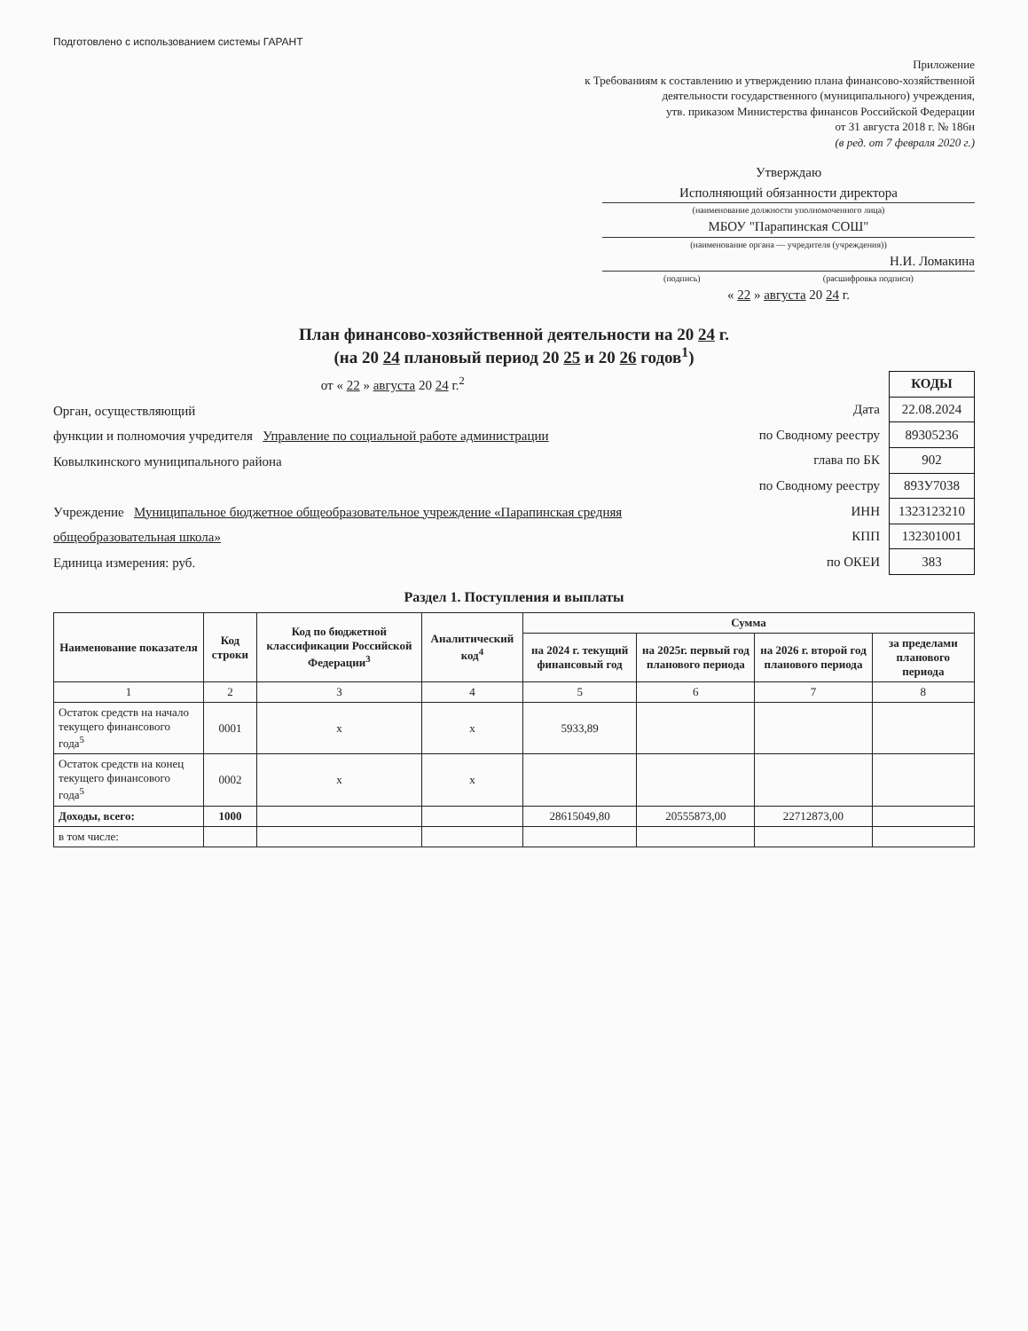Подготовлено с использованием системы ГАРАНТ
Приложение
к Требованиям к составлению и утверждению плана финансово-хозяйственной
деятельности государственного (муниципального) учреждения,
утв. приказом Министерства финансов Российской Федерации
от 31 августа 2018 г. № 186н
(в ред. от 7 февраля 2020 г.)
Утверждаю
Исполняющий обязанности директора
(наименование должности уполномоченного лица)
МБОУ "Парапинская СОШ"
(наименование органа — учредителя (учреждения))
Н.И. Ломакина
(подпись) (расшифровка подписи)
« 22 » августа 20 24 г.
План финансово-хозяйственной деятельности на 20 24 г.
(на 20 24 плановый период 20 25 и 20 26 годов<sup>1</sup>)
от « 22 » августа 20 24 г.<sup>2</sup>
Орган, осуществляющий
функции и полномочия учредителя Управление по социальной работе администрации
Ковылкинского муниципального района
Учреждение Муниципальное бюджетное общеобразовательное учреждение «Парапинская средняя общеобразовательная школа»
Единица измерения: руб.
| | КОДЫ |
| Дата | 22.08.2024 |
| по Сводному реестру | 89305236 |
| глава по БК | 902 |
| по Сводному реестру | 893У7038 |
| ИНН | 1323123210 |
| КПП | 132301001 |
| по ОКЕИ | 383 |
Раздел 1. Поступления и выплаты
| Наименование показателя | Код строки | Код по бюджетной классификации Российской Федерации<sup>3</sup> | Аналитический код<sup>4</sup> | Сумма | | | |
| --- | --- | --- | --- | --- | --- | --- | --- |
| | | | | на 2024 г. текущий финансовый год | на 2025г. первый год планового периода | на 2026 г. второй год планового периода | за пределами планового периода |
| 1 | 2 | 3 | 4 | 5 | 6 | 7 | 8 |
| Остаток средств на начало текущего финансового года<sup>5</sup> | 0001 | х | х | 5933,89 | | | |
| Остаток средств на конец текущего финансового года<sup>5</sup> | 0002 | х | х | | | | |
| Доходы, всего: | 1000 | | | 28615049,80 | 20555873,00 | 22712873,00 | |
| в том числе: | | | | | | | |